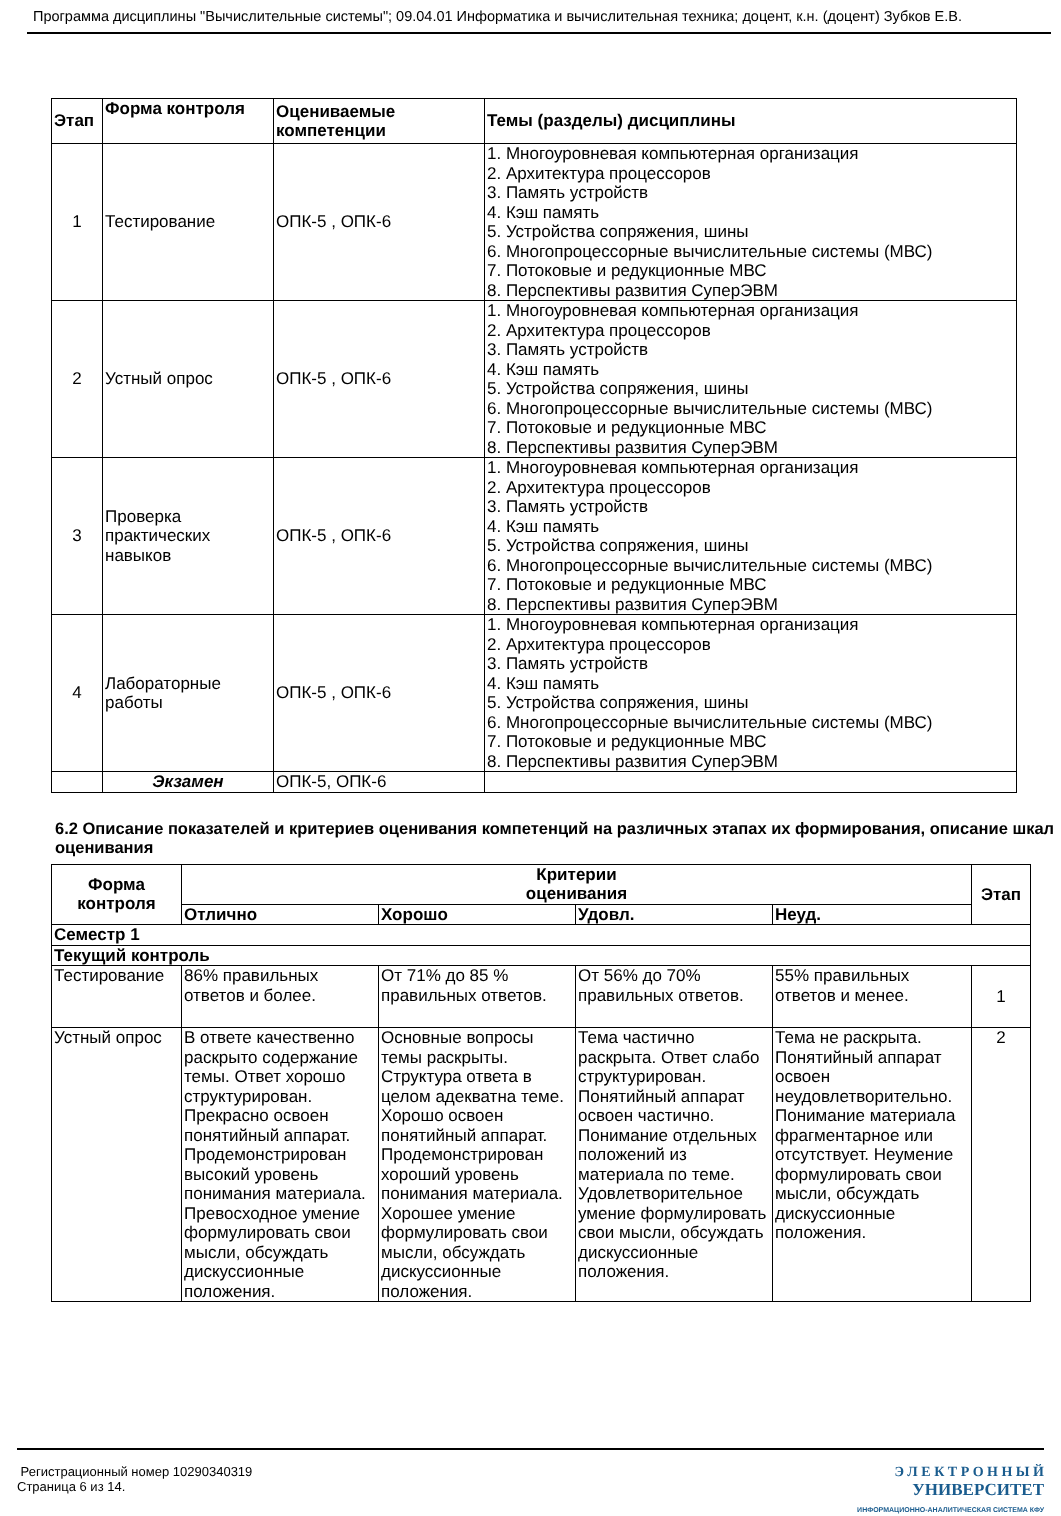Программа дисциплины "Вычислительные системы"; 09.04.01 Информатика и вычислительная техника; доцент, к.н. (доцент) Зубков Е.В.
| Этап | Форма контроля | Оцениваемые компетенции | Темы (разделы) дисциплины |
| --- | --- | --- | --- |
| 1 | Тестирование | ОПК-5 , ОПК-6 | 1. Многоуровневая компьютерная организация 2. Архитектура процессоров 3. Память устройств 4. Кэш память 5. Устройства сопряжения, шины 6. Многопроцессорные вычислительные системы (МВС) 7. Потоковые и редукционные МВС 8. Перспективы развития СуперЭВМ |
| 2 | Устный опрос | ОПК-5 , ОПК-6 | 1. Многоуровневая компьютерная организация 2. Архитектура процессоров 3. Память устройств 4. Кэш память 5. Устройства сопряжения, шины 6. Многопроцессорные вычислительные системы (МВС) 7. Потоковые и редукционные МВС 8. Перспективы развития СуперЭВМ |
| 3 | Проверка практических навыков | ОПК-5 , ОПК-6 | 1. Многоуровневая компьютерная организация 2. Архитектура процессоров 3. Память устройств 4. Кэш память 5. Устройства сопряжения, шины 6. Многопроцессорные вычислительные системы (МВС) 7. Потоковые и редукционные МВС 8. Перспективы развития СуперЭВМ |
| 4 | Лабораторные работы | ОПК-5 , ОПК-6 | 1. Многоуровневая компьютерная организация 2. Архитектура процессоров 3. Память устройств 4. Кэш память 5. Устройства сопряжения, шины 6. Многопроцессорные вычислительные системы (МВС) 7. Потоковые и редукционные МВС 8. Перспективы развития СуперЭВМ |
| | Экзамен | ОПК-5, ОПК-6 | |
6.2 Описание показателей и критериев оценивания компетенций на различных этапах их формирования, описание шкал оценивания
| Форма контроля | Критерии оценивания | | | | Этап |
| --- | --- | --- | --- | --- | --- |
| | Отлично | Хорошо | Удовл. | Неуд. | |
| Семестр 1 | | | | | |
| Текущий контроль | | | | | |
| Тестирование | 86% правильных ответов и более. | От 71% до 85 % правильных ответов. | От 56% до 70% правильных ответов. | 55% правильных ответов и менее. | 1 |
| Устный опрос | В ответе качественно раскрыто содержание темы. Ответ хорошо структурирован. Прекрасно освоен понятийный аппарат. Продемонстрирован высокий уровень понимания материала. Превосходное умение формулировать свои мысли, обсуждать дискуссионные положения. | Основные вопросы темы раскрыты. Структура ответа в целом адекватна теме. Хорошо освоен понятийный аппарат. Продемонстрирован хороший уровень понимания материала. Хорошее умение формулировать свои мысли, обсуждать дискуссионные положения. | Тема частично раскрыта. Ответ слабо структурирован. Понятийный аппарат освоен частично. Понимание отдельных положений из материала по теме. Удовлетворительное умение формулировать свои мысли, обсуждать дискуссионные положения. | Тема не раскрыта. Понятийный аппарат освоен неудовлетворительно. Понимание материала фрагментарное или отсутствует. Неумение формулировать свои мысли, обсуждать дискуссионные положения. | 2 |
Регистрационный номер 10290340319
Страница 6 из 14.
Э Л Е К Т Р О Н Н Ы Й
УНИВЕРСИТЕТ
ИНФОРМАЦИОННО-АНАЛИТИЧЕСКАЯ СИСТЕМА КФУ